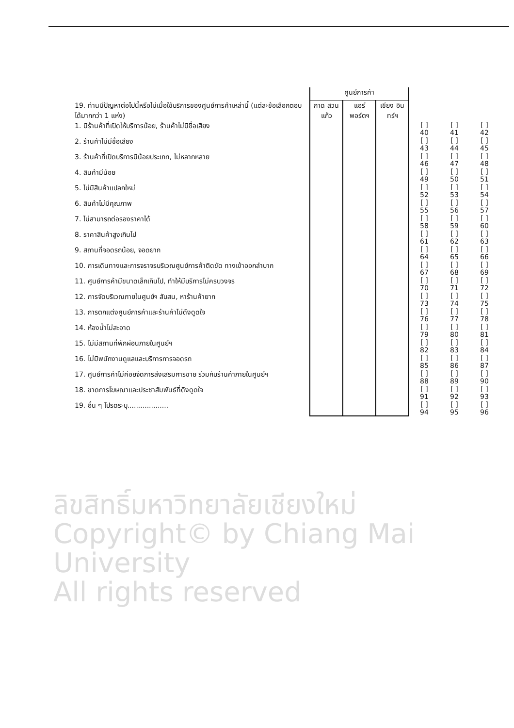ลิขสิทธิ์มหาวิทยาลัยเชียงใหม่
Copyright© by Chiang Mai University
All rights reserved
| | ศูนย์การค้า | | | | | |
| 19. ท่านมีปัญหาต่อไปนี้หรือไม่เมื่อใช้บริการของศูนย์การค้าเหล่านี้ (แต่ละข้อเลือกตอบได้มากกว่า 1 แห่ง) | กาด สวนแก้ว | แอร์ พอร์ตฯ | เชียง อินทร์ฯ | | | |
| 1. มีร้านค้าที่เปิดให้บริการน้อย, ร้านค้าไม่มีชื่อเสียง | | | | [ ] 40 | [ ] 41 | [ ] 42 |
| 2. ร้านค้าไม่มีชื่อเสียง | | | | [ ] 43 | [ ] 44 | [ ] 45 |
| 3. ร้านค้าที่เปิดบริการมีน้อยประเภท, ไม่หลากหลาย | | | | [ ] 46 | [ ] 47 | [ ] 48 |
| 4. สินค้ามีน้อย | | | | [ ] 49 | [ ] 50 | [ ] 51 |
| 5. ไม่มีสินค้าแปลกใหม่ | | | | [ ] 52 | [ ] 53 | [ ] 54 |
| 6. สินค้าไม่มีคุณภาพ | | | | [ ] 55 | [ ] 56 | [ ] 57 |
| 7. ไม่สามารถต่อรองราคาได้ | | | | [ ] 58 | [ ] 59 | [ ] 60 |
| 8. ราคาสินค้าสูงเกินไป | | | | [ ] 61 | [ ] 62 | [ ] 63 |
| 9. สถานที่จอดรถน้อย, จอดยาก | | | | [ ] 64 | [ ] 65 | [ ] 66 |
| 10. การเดินทางและการจราจรบริเวณศูนย์การค้าติดขัด ทางเข้าออกลำบาก | | | | [ ] 67 | [ ] 68 | [ ] 69 |
| 11. ศูนย์การค้ามีขนาดเล็กเกินไป, ทำให้มีบริการไม่ครบวงจร | | | | [ ] 70 | [ ] 71 | [ ] 72 |
| 12. การจัดบริเวณภายในศูนย์ฯ สับสน, หาร้านค้ายาก | | | | [ ] 73 | [ ] 74 | [ ] 75 |
| 13. การตกแต่งศูนย์การค้าและร้านค้าไม่ดึงดูดใจ | | | | [ ] 76 | [ ] 77 | [ ] 78 |
| 14. ห้องน้ำไม่สะอาด | | | | [ ] 79 | [ ] 80 | [ ] 81 |
| 15. ไม่มีสถานที่พักผ่อนภายในศูนย์ฯ | | | | [ ] 82 | [ ] 83 | [ ] 84 |
| 16. ไม่มีพนักงานดูแลและบริการการจอดรถ | | | | [ ] 85 | [ ] 86 | [ ] 87 |
| 17. ศูนย์การค้าไม่ค่อยจัดการส่งเสริมการขาย ร่วมกับร้านค้าภายในศูนย์ฯ | | | | [ ] 88 | [ ] 89 | [ ] 90 |
| 18. ขาดการโฆษณาและประชาสัมพันธ์ที่ดึงดูดใจ | | | | [ ] 91 | [ ] 92 | [ ] 93 |
| 19. อื่น ๆ โปรดระบุ................... | | | | [ ] 94 | [ ] 95 | [ ] 96 |